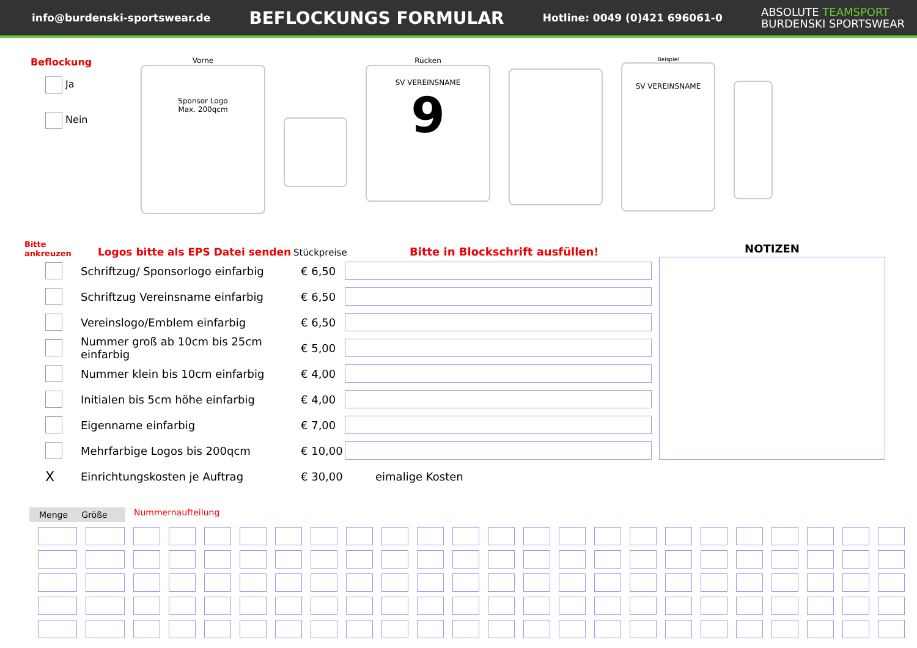info@burdenski-sportswear.de BEFLOCKUNGS FORMULAR Hotline: 0049 (0)421 696061-0 ABSOLUTE TEAMSPORT
BURDENSKI SPORTSWEAR
Beflockung
Ja
Nein
Vorne
Sponsor Logo
Max. 200qcm
Rücken
SV VEREINSNAME
9
Beispiel
SV VEREINSNAME
Bitte
ankreuzen
Logos bitte als EPS Datei senden
Stückpreise
Bitte in Blockschrift ausfüllen!
Schriftzug/ Sponsorlogo einfarbig € 6,50
Schriftzug Vereinsname einfarbig € 6,50
Vereinslogo/Emblem einfarbig € 6,50
Nummer groß ab 10cm bis 25cm einfarbig € 5,00
Nummer klein bis 10cm einfarbig € 4,00
Initialen bis 5cm höhe einfarbig € 4,00
Eigenname einfarbig € 7,00
Mehrfarbige Logos bis 200qcm € 10,00
X Einrichtungskosten je Auftrag € 30,00 eimalige Kosten
NOTIZEN
Menge Größe Nummernaufteilung